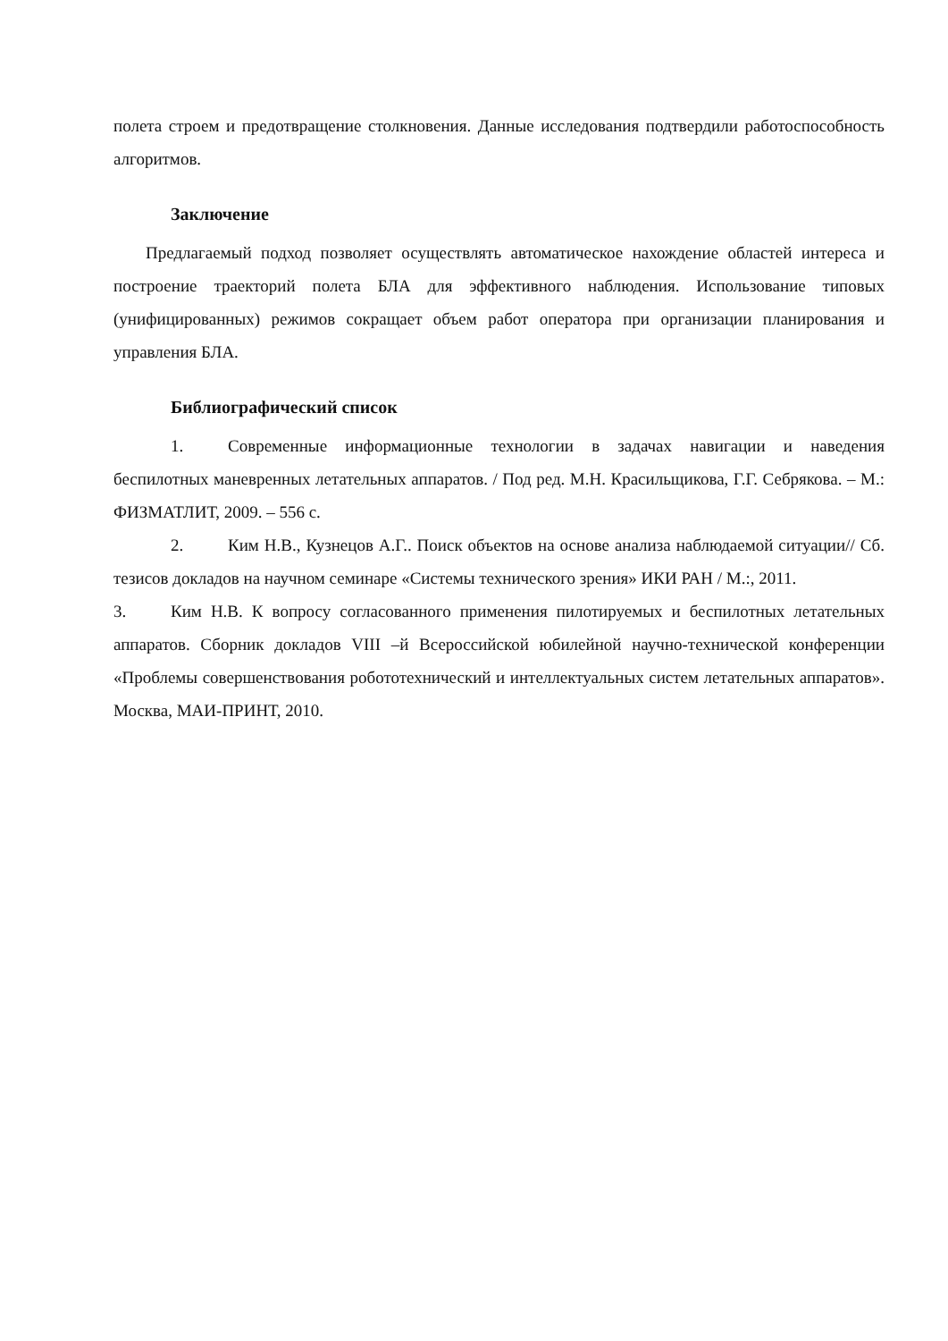полета строем и предотвращение столкновения. Данные исследования подтвердили работоспособность алгоритмов.
Заключение
Предлагаемый подход позволяет осуществлять автоматическое нахождение областей интереса и построение траекторий полета БЛА для эффективного наблюдения. Использование типовых (унифицированных) режимов сокращает объем работ оператора при организации планирования и управления БЛА.
Библиографический список
1. Современные информационные технологии в задачах навигации и наведения беспилотных маневренных летательных аппаратов. / Под ред. М.Н. Красильщикова, Г.Г. Себрякова. – М.: ФИЗМАТЛИТ, 2009. – 556 с.
2. Ким Н.В., Кузнецов А.Г.. Поиск объектов на основе анализа наблюдаемой ситуации// Сб. тезисов докладов на научном семинаре «Системы технического зрения» ИКИ РАН / М.:, 2011.
3. Ким Н.В. К вопросу согласованного применения пилотируемых и беспилотных летательных аппаратов. Сборник докладов VIII –й Всероссийской юбилейной научно-технической конференции «Проблемы совершенствования робототехнический и интеллектуальных систем летательных аппаратов». Москва, МАИ-ПРИНТ, 2010.